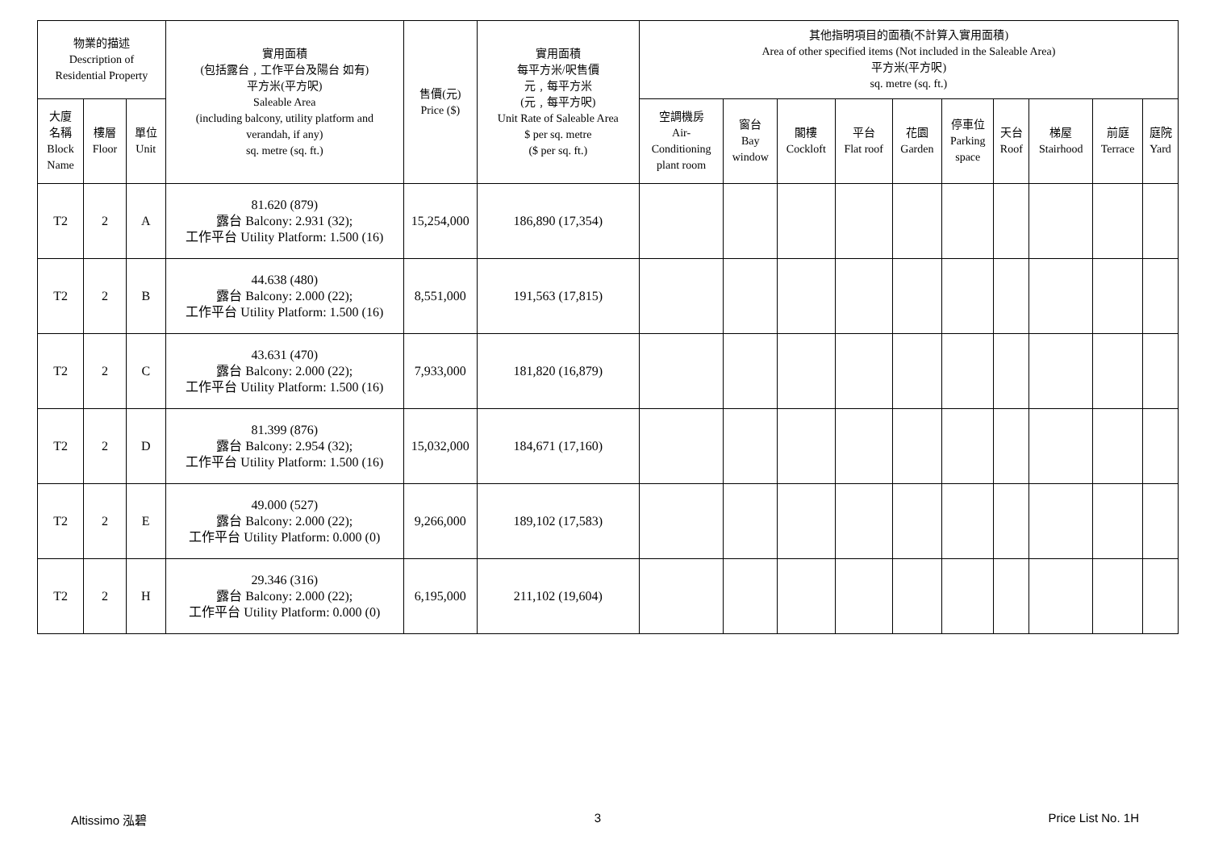| 物業的描述 Description of Residential Property | | | 實用面積 (包括露台﹐工作平台及陽台 如有) 平方米(平方呎) Saleable Area (including balcony, utility platform and verandah, if any) sq. metre (sq. ft.) | 售價(元) Price ($) | 實用面積 每平方米/呎售價 元﹐每平方米 (元﹐每平方呎) Unit Rate of Saleable Area $ per sq. metre ($ per sq. ft.) | 其他指明項目的面積(不計算入實用面積) Area of other specified items (Not included in the Saleable Area) 平方米(平方呎) sq. metre (sq. ft.) | | | | | | | | | |
| --- | --- | --- | --- | --- | --- | --- | --- | --- | --- | --- | --- | --- | --- | --- | --- |
| 大廈 名稱 Block Name | 樓層 Floor | 單位 Unit | | | | 空調機房 Air- Conditioning plant room | 窗台 Bay window | 閣樓 Cockloft | 平台 Flat roof | 花園 Garden | 停車位 Parking space | 天台 Roof | 梯屋 Stairhood | 前庭 Terrace | 庭院 Yard |
| T2 | 2 | A | 81.620 (879) 露台 Balcony: 2.931 (32); 工作平台 Utility Platform: 1.500 (16) | 15,254,000 | 186,890 (17,354) | | | | | | | | | | |
| T2 | 2 | B | 44.638 (480) 露台 Balcony: 2.000 (22); 工作平台 Utility Platform: 1.500 (16) | 8,551,000 | 191,563 (17,815) | | | | | | | | | | |
| T2 | 2 | C | 43.631 (470) 露台 Balcony: 2.000 (22); 工作平台 Utility Platform: 1.500 (16) | 7,933,000 | 181,820 (16,879) | | | | | | | | | | |
| T2 | 2 | D | 81.399 (876) 露台 Balcony: 2.954 (32); 工作平台 Utility Platform: 1.500 (16) | 15,032,000 | 184,671 (17,160) | | | | | | | | | | |
| T2 | 2 | E | 49.000 (527) 露台 Balcony: 2.000 (22); 工作平台 Utility Platform: 0.000 (0) | 9,266,000 | 189,102 (17,583) | | | | | | | | | | |
| T2 | 2 | H | 29.346 (316) 露台 Balcony: 2.000 (22); 工作平台 Utility Platform: 0.000 (0) | 6,195,000 | 211,102 (19,604) | | | | | | | | | | |
Altissimo 泓碧 3 Price List No. 1H